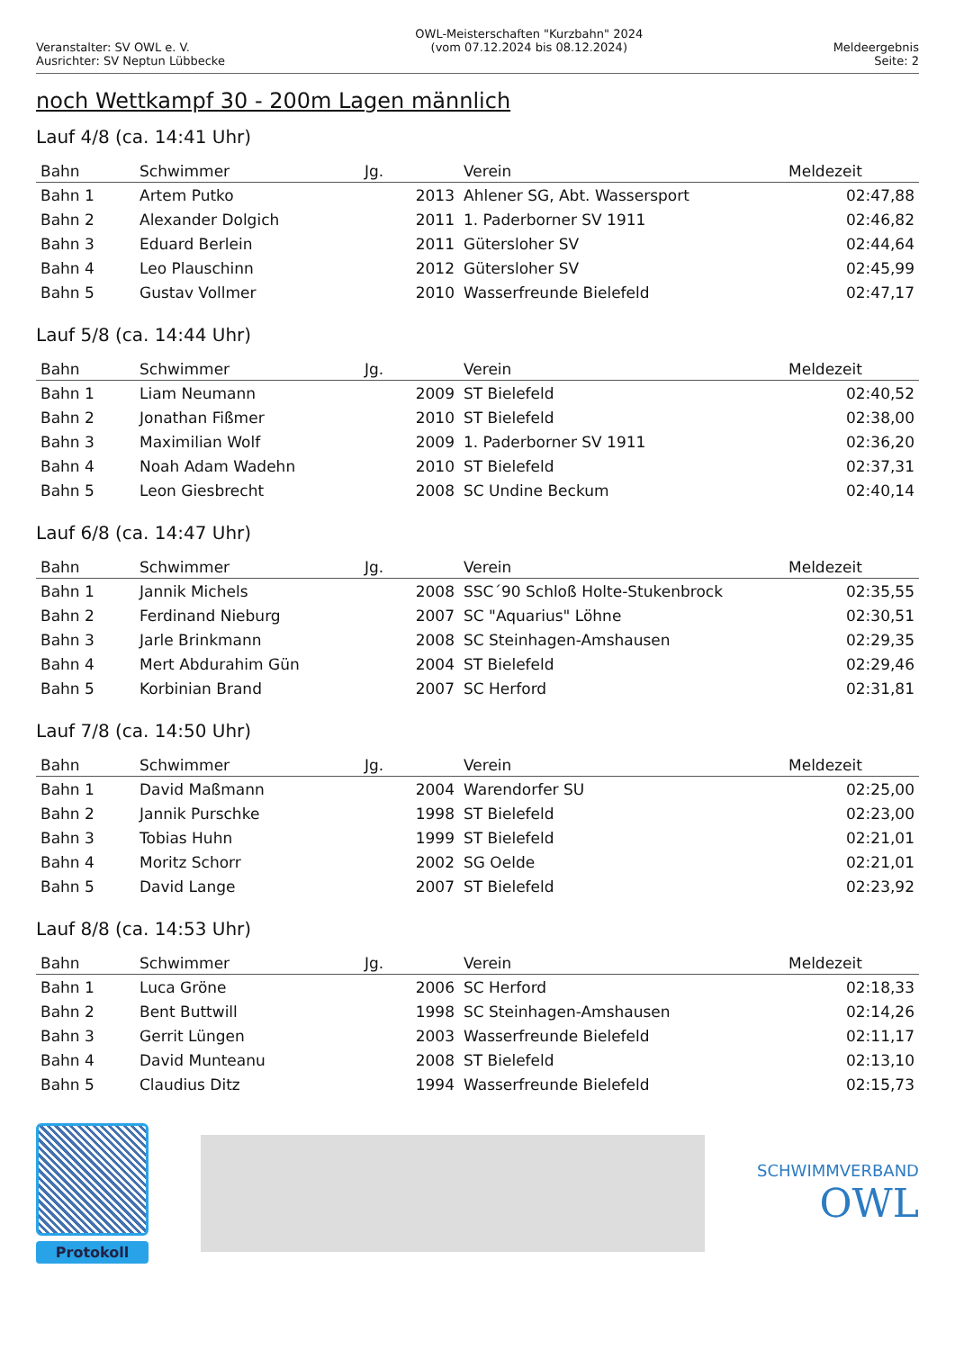Veranstalter: SV OWL e. V.
Ausrichter: SV Neptun Lübbecke
OWL-Meisterschaften "Kurzbahn" 2024
(vom 07.12.2024 bis 08.12.2024)
Meldeergebnis
Seite: 2
noch Wettkampf 30 - 200m Lagen männlich
Lauf 4/8 (ca. 14:41 Uhr)
| Bahn | Schwimmer | Jg. | | Verein | Meldezeit |
| --- | --- | --- | --- | --- | --- |
| Bahn 1 | Artem Putko | 2013 | | Ahlener SG, Abt. Wassersport | 02:47,88 |
| Bahn 2 | Alexander Dolgich | 2011 | | 1. Paderborner SV 1911 | 02:46,82 |
| Bahn 3 | Eduard Berlein | 2011 | | Gütersloher SV | 02:44,64 |
| Bahn 4 | Leo Plauschinn | 2012 | | Gütersloher SV | 02:45,99 |
| Bahn 5 | Gustav Vollmer | 2010 | | Wasserfreunde Bielefeld | 02:47,17 |
Lauf 5/8 (ca. 14:44 Uhr)
| Bahn | Schwimmer | Jg. | | Verein | Meldezeit |
| --- | --- | --- | --- | --- | --- |
| Bahn 1 | Liam Neumann | 2009 | | ST Bielefeld | 02:40,52 |
| Bahn 2 | Jonathan Fißmer | 2010 | | ST Bielefeld | 02:38,00 |
| Bahn 3 | Maximilian Wolf | 2009 | | 1. Paderborner SV 1911 | 02:36,20 |
| Bahn 4 | Noah Adam Wadehn | 2010 | | ST Bielefeld | 02:37,31 |
| Bahn 5 | Leon Giesbrecht | 2008 | | SC Undine Beckum | 02:40,14 |
Lauf 6/8 (ca. 14:47 Uhr)
| Bahn | Schwimmer | Jg. | | Verein | Meldezeit |
| --- | --- | --- | --- | --- | --- |
| Bahn 1 | Jannik Michels | 2008 | | SSC´90 Schloß Holte-Stukenbrock | 02:35,55 |
| Bahn 2 | Ferdinand Nieburg | 2007 | | SC "Aquarius" Löhne | 02:30,51 |
| Bahn 3 | Jarle Brinkmann | 2008 | | SC Steinhagen-Amshausen | 02:29,35 |
| Bahn 4 | Mert Abdurahim Gün | 2004 | | ST Bielefeld | 02:29,46 |
| Bahn 5 | Korbinian Brand | 2007 | | SC Herford | 02:31,81 |
Lauf 7/8 (ca. 14:50 Uhr)
| Bahn | Schwimmer | Jg. | | Verein | Meldezeit |
| --- | --- | --- | --- | --- | --- |
| Bahn 1 | David Maßmann | 2004 | | Warendorfer SU | 02:25,00 |
| Bahn 2 | Jannik Purschke | 1998 | | ST Bielefeld | 02:23,00 |
| Bahn 3 | Tobias Huhn | 1999 | | ST Bielefeld | 02:21,01 |
| Bahn 4 | Moritz Schorr | 2002 | | SG Oelde | 02:21,01 |
| Bahn 5 | David Lange | 2007 | | ST Bielefeld | 02:23,92 |
Lauf 8/8 (ca. 14:53 Uhr)
| Bahn | Schwimmer | Jg. | | Verein | Meldezeit |
| --- | --- | --- | --- | --- | --- |
| Bahn 1 | Luca Gröne | 2006 | | SC Herford | 02:18,33 |
| Bahn 2 | Bent Buttwill | 1998 | | SC Steinhagen-Amshausen | 02:14,26 |
| Bahn 3 | Gerrit Lüngen | 2003 | | Wasserfreunde Bielefeld | 02:11,17 |
| Bahn 4 | David Munteanu | 2008 | | ST Bielefeld | 02:13,10 |
| Bahn 5 | Claudius Ditz | 1994 | | Wasserfreunde Bielefeld | 02:15,73 |
Protokoll
SCHWIMMVERBAND
OWL